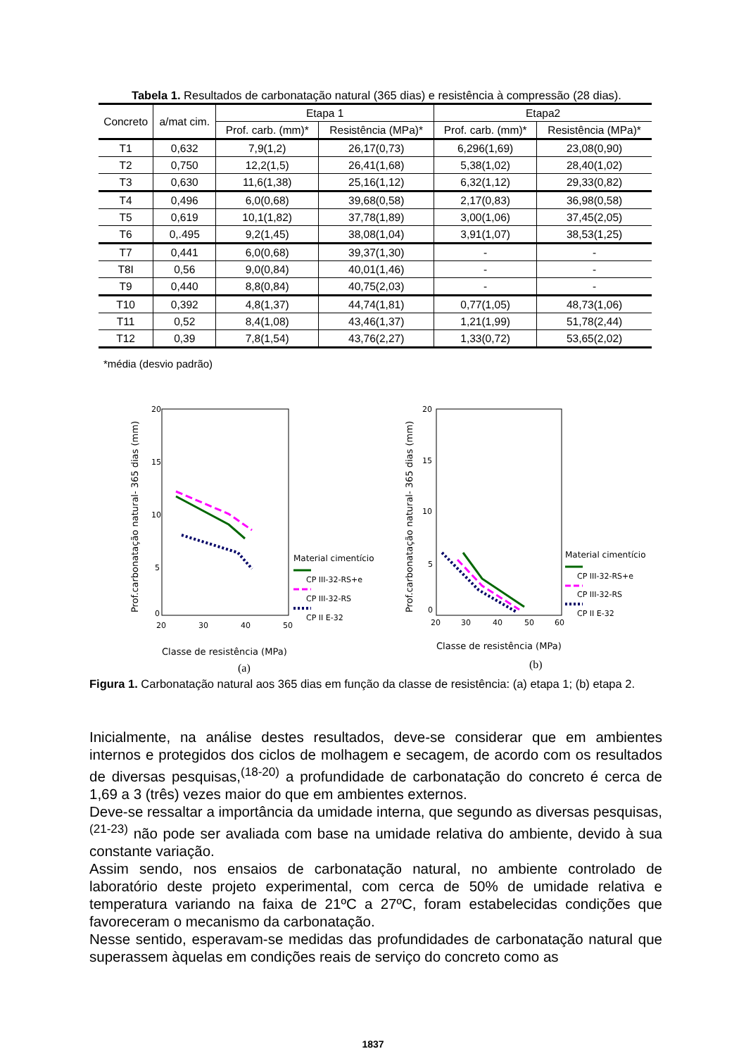Tabela 1. Resultados de carbonatação natural (365 dias) e resistência à compressão (28 dias).
| Concreto | a/mat cim. | Etapa 1 | | Etapa2 | |
| --- | --- | --- | --- | --- | --- |
| | | Prof. carb. (mm)* | Resistência (MPa)* | Prof. carb. (mm)* | Resistência (MPa)* |
| T1 | 0,632 | 7,9(1,2) | 26,17(0,73) | 6,296(1,69) | 23,08(0,90) |
| T2 | 0,750 | 12,2(1,5) | 26,41(1,68) | 5,38(1,02) | 28,40(1,02) |
| T3 | 0,630 | 11,6(1,38) | 25,16(1,12) | 6,32(1,12) | 29,33(0,82) |
| T4 | 0,496 | 6,0(0,68) | 39,68(0,58) | 2,17(0,83) | 36,98(0,58) |
| T5 | 0,619 | 10,1(1,82) | 37,78(1,89) | 3,00(1,06) | 37,45(2,05) |
| T6 | 0,.495 | 9,2(1,45) | 38,08(1,04) | 3,91(1,07) | 38,53(1,25) |
| T7 | 0,441 | 6,0(0,68) | 39,37(1,30) | - | - |
| T8I | 0,56 | 9,0(0,84) | 40,01(1,46) | - | - |
| T9 | 0,440 | 8,8(0,84) | 40,75(2,03) | - | - |
| T10 | 0,392 | 4,8(1,37) | 44,74(1,81) | 0,77(1,05) | 48,73(1,06) |
| T11 | 0,52 | 8,4(1,08) | 43,46(1,37) | 1,21(1,99) | 51,78(2,44) |
| T12 | 0,39 | 7,8(1,54) | 43,76(2,27) | 1,33(0,72) | 53,65(2,02) |
*média (desvio padrão)
20
15
10
5
0
20
30
40
50
Classe de resistência (MPa)
Prof.carbonatação natural- 365 dias (mm)
Material cimentício
CP III-32-RS+e
CP III-32-RS
CP II E-32
20
15
10
5
0
20
30
40
50
60
Classe de resistência (MPa)
Prof.carbonatação natural- 365 dias (mm)
Material cimentício
CP III-32-RS+e
CP III-32-RS
CP II E-32
(a) (b)
Figura 1. Carbonatação natural aos 365 dias em função da classe de resistência: (a) etapa 1; (b) etapa 2.
Inicialmente, na análise destes resultados, deve-se considerar que em ambientes internos e protegidos dos ciclos de molhagem e secagem, de acordo com os resultados de diversas pesquisas,<sup>(18-20)</sup> a profundidade de carbonatação do concreto é cerca de 1,69 a 3 (três) vezes maior do que em ambientes externos.
Deve-se ressaltar a importância da umidade interna, que segundo as diversas pesquisas,<sup>(21-23)</sup> não pode ser avaliada com base na umidade relativa do ambiente, devido à sua constante variação.
Assim sendo, nos ensaios de carbonatação natural, no ambiente controlado de laboratório deste projeto experimental, com cerca de 50% de umidade relativa e temperatura variando na faixa de 21ºC a 27ºC, foram estabelecidas condições que favoreceram o mecanismo da carbonatação.
Nesse sentido, esperavam-se medidas das profundidades de carbonatação natural que superassem àquelas em condições reais de serviço do concreto como as
1837